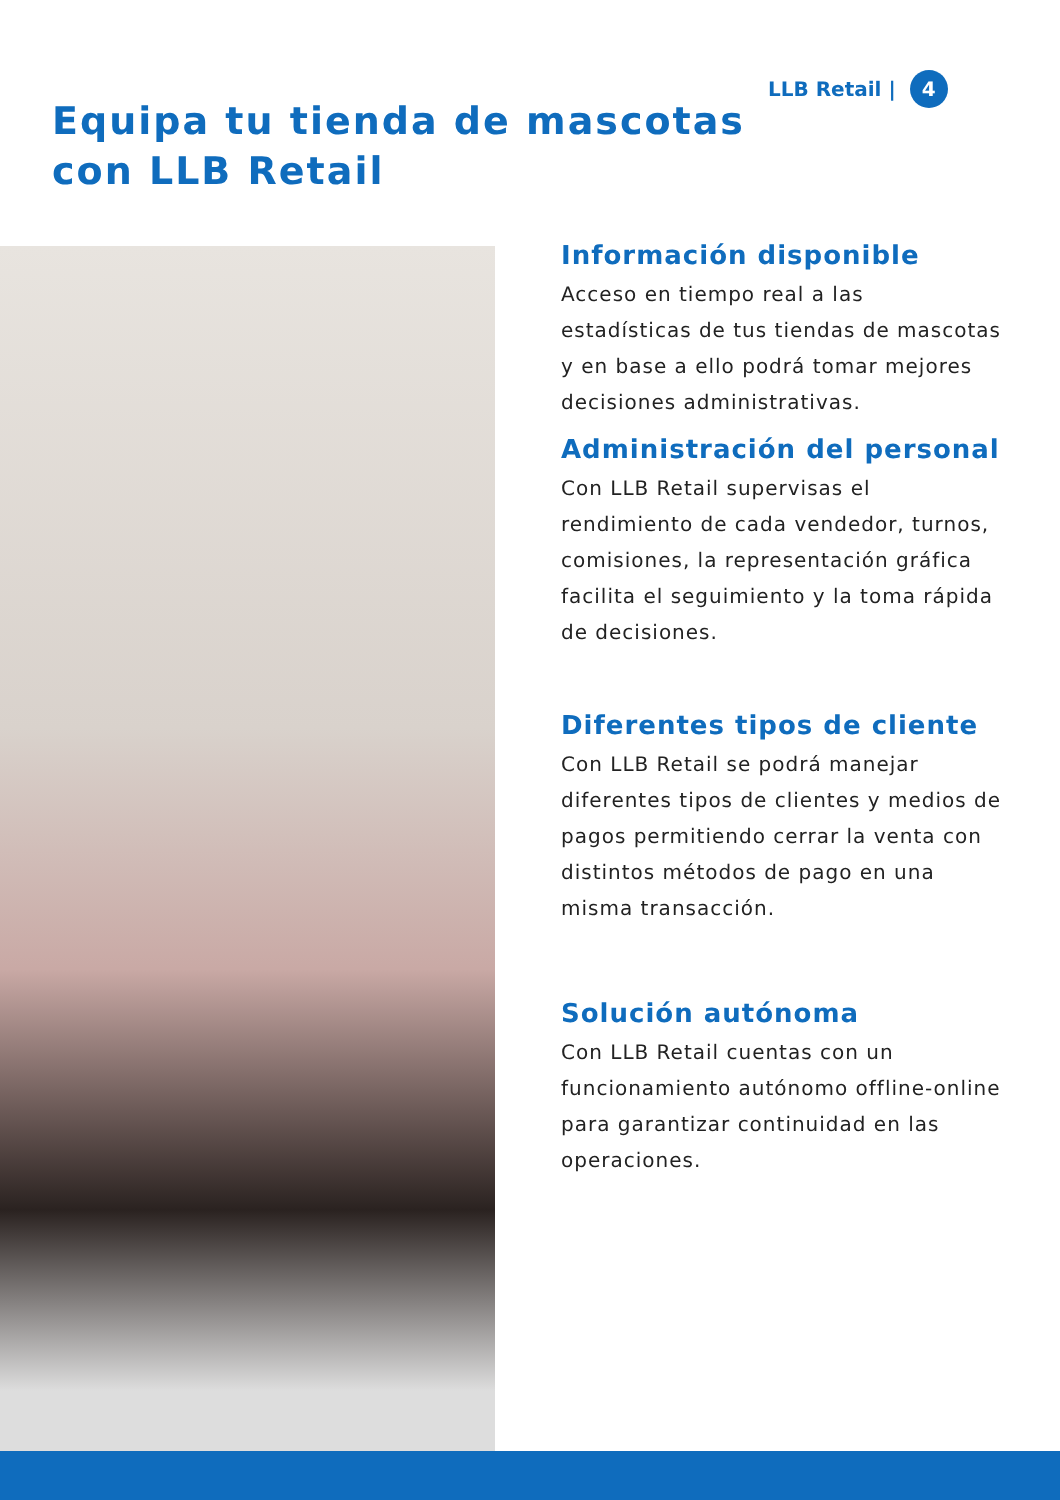LLB Retail | 4
Equipa tu tienda de mascotas
con LLB Retail
Información disponible
Acceso en tiempo real a las estadísticas de tus tiendas de mascotas y en base a ello podrá tomar mejores decisiones administrativas.
Administración del personal
Con LLB Retail supervisas el rendimiento de cada vendedor, turnos, comisiones, la representación gráfica facilita el seguimiento y la toma rápida de decisiones.
Diferentes tipos de cliente
Con LLB Retail se podrá manejar diferentes tipos de clientes y medios de pagos permitiendo cerrar la venta con distintos métodos de pago en una misma transacción.
Solución autónoma
Con LLB Retail cuentas con un funcionamiento autónomo offline-online para garantizar continuidad en las operaciones.